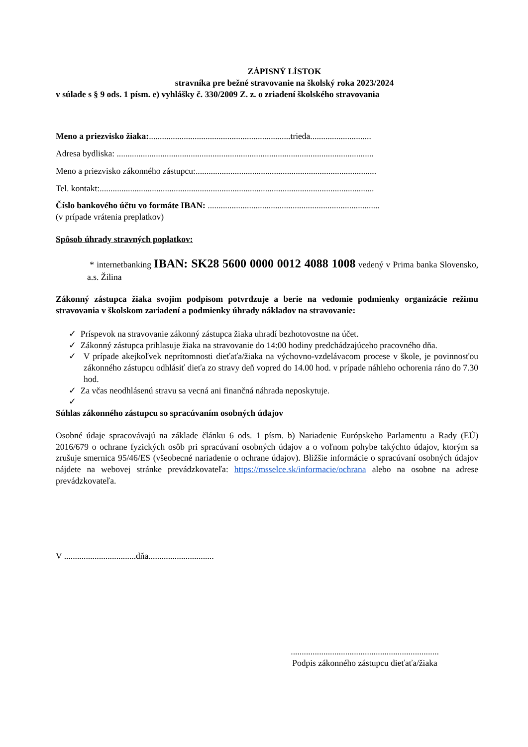ZÁPISNÝ LÍSTOK
stravníka pre bežné stravovanie na školský roka 2023/2024
v súlade s § 9 ods. 1 písm. e) vyhlášky č. 330/2009 Z. z. o zriadení školského stravovania
Meno a priezvisko žiaka:.................................................................trieda............................
Adresa bydliska: ......................................................................................................................
Meno a priezvisko zákonného zástupcu:...................................................................................
Tel. kontakt:..............................................................................................................................
Číslo bankového účtu vo formáte IBAN: ...............................................................................
(v prípade vrátenia preplatkov)
Spôsob úhrady stravných poplatkov:
* internetbanking IBAN: SK28 5600 0000 0012 4088 1008 vedený v Prima banka Slovensko, a.s. Žilina
Zákonný zástupca žiaka svojim podpisom potvrdzuje a berie na vedomie podmienky organizácie režimu stravovania v školskom zariadení a podmienky úhrady nákladov na stravovanie:
✓ Príspevok na stravovanie zákonný zástupca žiaka uhradí bezhotovostne na účet.
✓ Zákonný zástupca prihlasuje žiaka na stravovanie do 14:00 hodiny predchádzajúceho pracovného dňa.
✓ V prípade akejkoľvek neprítomnosti dieťaťa/žiaka na výchovno-vzdelávacom procese v škole, je povinnosťou zákonného zástupcu odhlásiť dieťa zo stravy deň vopred do 14.00 hod. v prípade náhleho ochorenia ráno do 7.30 hod.
✓ Za včas neodhlásenú stravu sa vecná ani finančná náhrada neposkytuje.
✓
Súhlas zákonného zástupcu so spracúvaním osobných údajov
Osobné údaje spracovávajú na základe článku 6 ods. 1 písm. b) Nariadenie Európskeho Parlamentu a Rady (EÚ) 2016/679 o ochrane fyzických osôb pri spracúvaní osobných údajov a o voľnom pohybe takýchto údajov, ktorým sa zrušuje smernica 95/46/ES (všeobecné nariadenie o ochrane údajov). Bližšie informácie o spracúvaní osobných údajov nájdete na webovej stránke prevádzkovateľa: https://msselce.sk/informacie/ochrana alebo na osobne na adrese prevádzkovateľa.
V .................................dňa..............................
....................................................................
Podpis zákonného zástupcu dieťaťa/žiaka